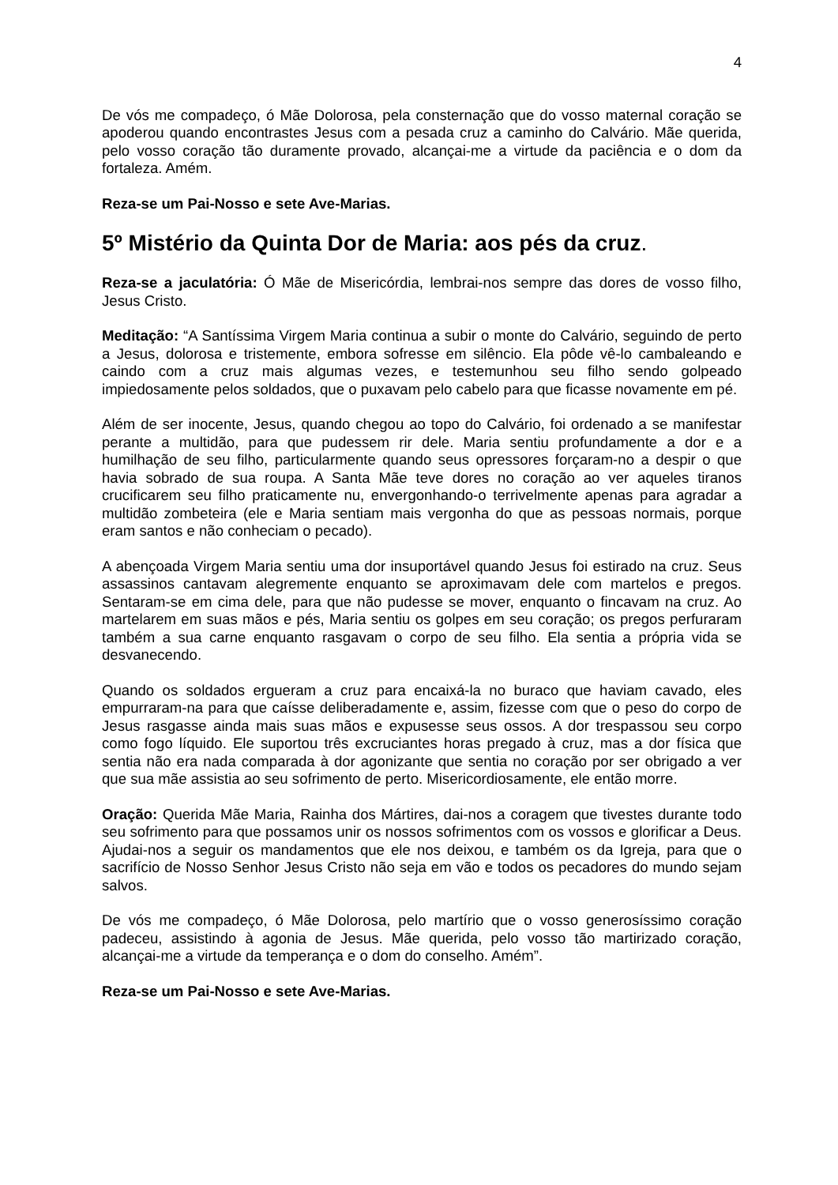4
De vós me compadeço, ó Mãe Dolorosa, pela consternação que do vosso maternal coração se apoderou quando encontrastes Jesus com a pesada cruz a caminho do Calvário. Mãe querida, pelo vosso coração tão duramente provado, alcançai-me a virtude da paciência e o dom da fortaleza. Amém.
Reza-se um Pai-Nosso e sete Ave-Marias.
5º Mistério da Quinta Dor de Maria: aos pés da cruz.
Reza-se a jaculatória: Ó Mãe de Misericórdia, lembrai-nos sempre das dores de vosso filho, Jesus Cristo.
Meditação: “A Santíssima Virgem Maria continua a subir o monte do Calvário, seguindo de perto a Jesus, dolorosa e tristemente, embora sofresse em silêncio. Ela pôde vê-lo cambaleando e caindo com a cruz mais algumas vezes, e testemunhou seu filho sendo golpeado impiedosamente pelos soldados, que o puxavam pelo cabelo para que ficasse novamente em pé.
Além de ser inocente, Jesus, quando chegou ao topo do Calvário, foi ordenado a se manifestar perante a multidão, para que pudessem rir dele. Maria sentiu profundamente a dor e a humilhação de seu filho, particularmente quando seus opressores forçaram-no a despir o que havia sobrado de sua roupa. A Santa Mãe teve dores no coração ao ver aqueles tiranos crucificarem seu filho praticamente nu, envergonhando-o terrivelmente apenas para agradar a multidão zombeteira (ele e Maria sentiam mais vergonha do que as pessoas normais, porque eram santos e não conheciam o pecado).
A abençoada Virgem Maria sentiu uma dor insuportável quando Jesus foi estirado na cruz. Seus assassinos cantavam alegremente enquanto se aproximavam dele com martelos e pregos. Sentaram-se em cima dele, para que não pudesse se mover, enquanto o fincavam na cruz. Ao martelarem em suas mãos e pés, Maria sentiu os golpes em seu coração; os pregos perfuraram também a sua carne enquanto rasgavam o corpo de seu filho. Ela sentia a própria vida se desvanecendo.
Quando os soldados ergueram a cruz para encaixá-la no buraco que haviam cavado, eles empurraram-na para que caísse deliberadamente e, assim, fizesse com que o peso do corpo de Jesus rasgasse ainda mais suas mãos e expusesse seus ossos. A dor trespassou seu corpo como fogo líquido. Ele suportou três excruciantes horas pregado à cruz, mas a dor física que sentia não era nada comparada à dor agonizante que sentia no coração por ser obrigado a ver que sua mãe assistia ao seu sofrimento de perto. Misericordiosamente, ele então morre.
Oração: Querida Mãe Maria, Rainha dos Mártires, dai-nos a coragem que tivestes durante todo seu sofrimento para que possamos unir os nossos sofrimentos com os vossos e glorificar a Deus. Ajudai-nos a seguir os mandamentos que ele nos deixou, e também os da Igreja, para que o sacrifício de Nosso Senhor Jesus Cristo não seja em vão e todos os pecadores do mundo sejam salvos.
De vós me compadeço, ó Mãe Dolorosa, pelo martírio que o vosso generosíssimo coração padeceu, assistindo à agonia de Jesus. Mãe querida, pelo vosso tão martirizado coração, alcançai-me a virtude da temperança e o dom do conselho. Amém”.
Reza-se um Pai-Nosso e sete Ave-Marias.